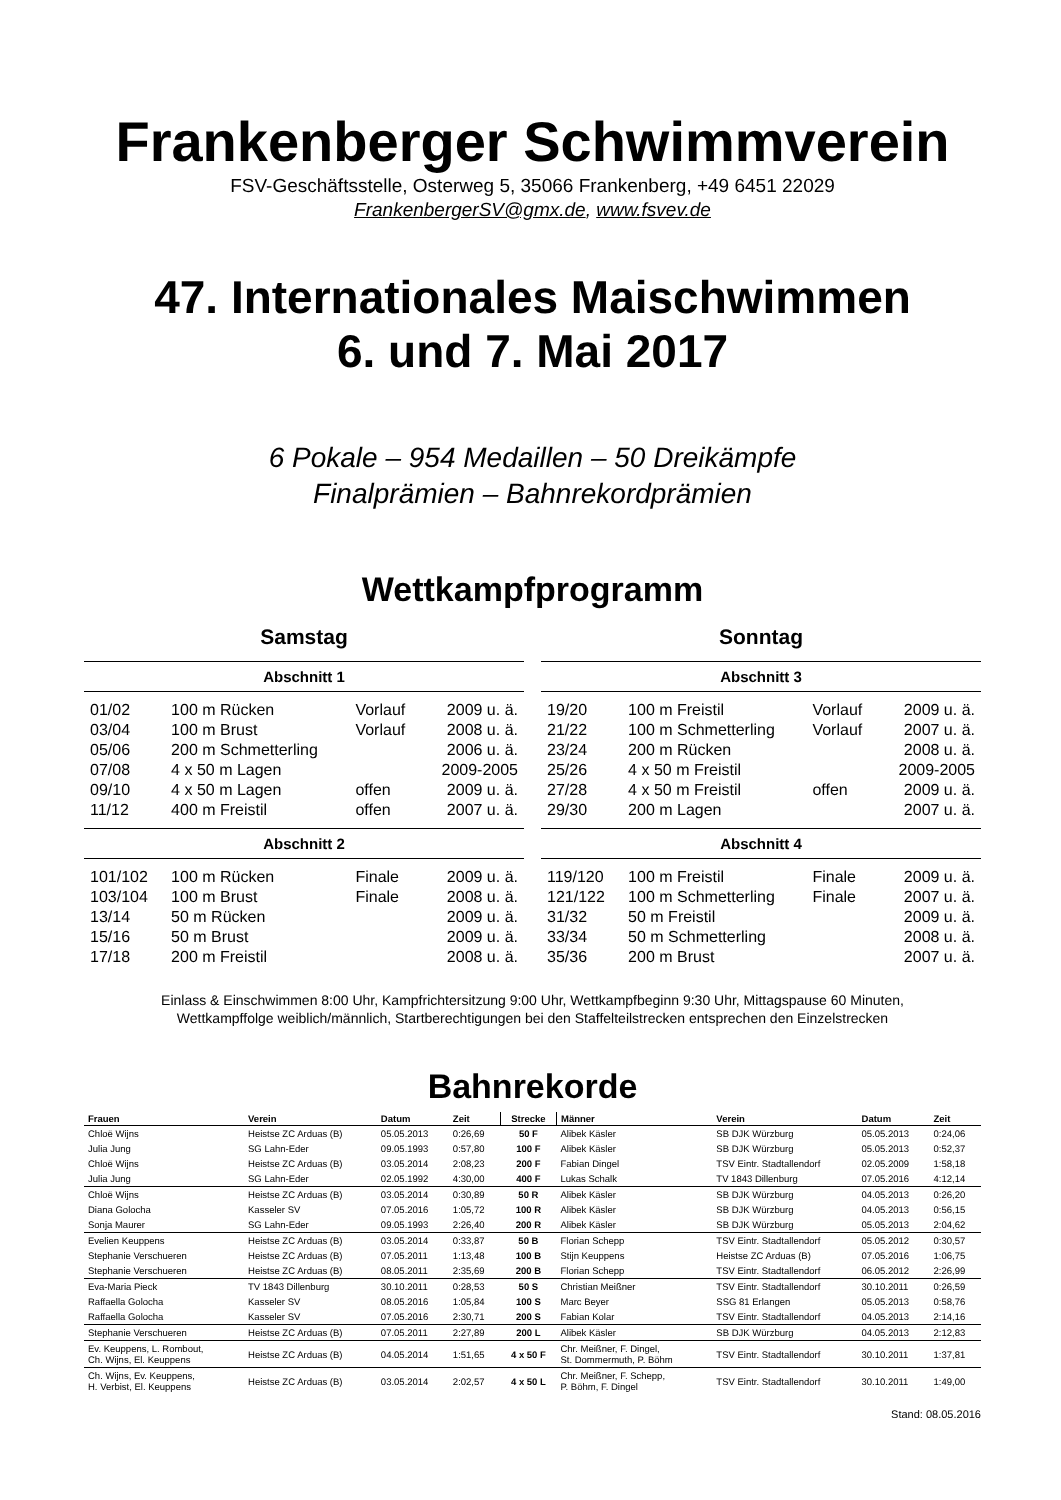Frankenberger Schwimmverein
FSV-Geschäftsstelle, Osterweg 5, 35066 Frankenberg, +49 6451 22029
FrankenbergerSV@gmx.de, www.fsvev.de
47. Internationales Maischwimmen
6. und 7. Mai 2017
6 Pokale – 954 Medaillen – 50 Dreikämpfe
Finalprämien – Bahnrekordprämien
Wettkampfprogramm
Samstag
| Abschnitt 1 | | | |
| --- | --- | --- | --- |
| 01/02 | 100 m Rücken | Vorlauf | 2009 u. ä. |
| 03/04 | 100 m Brust | Vorlauf | 2008 u. ä. |
| 05/06 | 200 m Schmetterling | | 2006 u. ä. |
| 07/08 | 4 x 50 m Lagen | | 2009-2005 |
| 09/10 | 4 x 50 m Lagen | offen | 2009 u. ä. |
| 11/12 | 400 m Freistil | offen | 2007 u. ä. |
| Abschnitt 2 | | | |
| 101/102 | 100 m Rücken | Finale | 2009 u. ä. |
| 103/104 | 100 m Brust | Finale | 2008 u. ä. |
| 13/14 | 50 m Rücken | | 2009 u. ä. |
| 15/16 | 50 m Brust | | 2009 u. ä. |
| 17/18 | 200 m Freistil | | 2008 u. ä. |
Sonntag
| Abschnitt 3 | | | |
| --- | --- | --- | --- |
| 19/20 | 100 m Freistil | Vorlauf | 2009 u. ä. |
| 21/22 | 100 m Schmetterling | Vorlauf | 2007 u. ä. |
| 23/24 | 200 m Rücken | | 2008 u. ä. |
| 25/26 | 4 x 50 m Freistil | | 2009-2005 |
| 27/28 | 4 x 50 m Freistil | offen | 2009 u. ä. |
| 29/30 | 200 m Lagen | | 2007 u. ä. |
| Abschnitt 4 | | | |
| 119/120 | 100 m Freistil | Finale | 2009 u. ä. |
| 121/122 | 100 m Schmetterling | Finale | 2007 u. ä. |
| 31/32 | 50 m Freistil | | 2009 u. ä. |
| 33/34 | 50 m Schmetterling | | 2008 u. ä. |
| 35/36 | 200 m Brust | | 2007 u. ä. |
Einlass & Einschwimmen 8:00 Uhr, Kampfrichtersitzung 9:00 Uhr, Wettkampfbeginn 9:30 Uhr, Mittagspause 60 Minuten,
Wettkampffolge weiblich/männlich, Startberechtigungen bei den Staffelteilstrecken entsprechen den Einzelstrecken
Bahnrekorde
| Frauen | Verein | Datum | Zeit | Strecke | Männer | Verein | Datum | Zeit |
| --- | --- | --- | --- | --- | --- | --- | --- | --- |
| Chloë Wijns | Heistse ZC Arduas (B) | 05.05.2013 | 0:26,69 | 50 F | Alibek Käsler | SB DJK Würzburg | 05.05.2013 | 0:24,06 |
| Julia Jung | SG Lahn-Eder | 09.05.1993 | 0:57,80 | 100 F | Alibek Käsler | SB DJK Würzburg | 05.05.2013 | 0:52,37 |
| Chloë Wijns | Heistse ZC Arduas (B) | 03.05.2014 | 2:08,23 | 200 F | Fabian Dingel | TSV Eintr. Stadtallendorf | 02.05.2009 | 1:58,18 |
| Julia Jung | SG Lahn-Eder | 02.05.1992 | 4:30,00 | 400 F | Lukas Schalk | TV 1843 Dillenburg | 07.05.2016 | 4:12,14 |
| Chloë Wijns | Heistse ZC Arduas (B) | 03.05.2014 | 0:30,89 | 50 R | Alibek Käsler | SB DJK Würzburg | 04.05.2013 | 0:26,20 |
| Diana Golocha | Kasseler SV | 07.05.2016 | 1:05,72 | 100 R | Alibek Käsler | SB DJK Würzburg | 04.05.2013 | 0:56,15 |
| Sonja Maurer | SG Lahn-Eder | 09.05.1993 | 2:26,40 | 200 R | Alibek Käsler | SB DJK Würzburg | 05.05.2013 | 2:04,62 |
| Evelien Keuppens | Heistse ZC Arduas (B) | 03.05.2014 | 0:33,87 | 50 B | Florian Schepp | TSV Eintr. Stadtallendorf | 05.05.2012 | 0:30,57 |
| Stephanie Verschueren | Heistse ZC Arduas (B) | 07.05.2011 | 1:13,48 | 100 B | Stijn Keuppens | Heistse ZC Arduas (B) | 07.05.2016 | 1:06,75 |
| Stephanie Verschueren | Heistse ZC Arduas (B) | 08.05.2011 | 2:35,69 | 200 B | Florian Schepp | TSV Eintr. Stadtallendorf | 06.05.2012 | 2:26,99 |
| Eva-Maria Pieck | TV 1843 Dillenburg | 30.10.2011 | 0:28,53 | 50 S | Christian Meißner | TSV Eintr. Stadtallendorf | 30.10.2011 | 0:26,59 |
| Raffaella Golocha | Kasseler SV | 08.05.2016 | 1:05,84 | 100 S | Marc Beyer | SSG 81 Erlangen | 05.05.2013 | 0:58,76 |
| Raffaella Golocha | Kasseler SV | 07.05.2016 | 2:30,71 | 200 S | Fabian Kolar | TSV Eintr. Stadtallendorf | 04.05.2013 | 2:14,16 |
| Stephanie Verschueren | Heistse ZC Arduas (B) | 07.05.2011 | 2:27,89 | 200 L | Alibek Käsler | SB DJK Würzburg | 04.05.2013 | 2:12,83 |
| Ev. Keuppens, L. Rombout, Ch. Wijns, El. Keuppens | Heistse ZC Arduas (B) | 04.05.2014 | 1:51,65 | 4 x 50 F | Chr. Meißner, F. Dingel, St. Dommermuth, P. Böhm | TSV Eintr. Stadtallendorf | 30.10.2011 | 1:37,81 |
| Ch. Wijns, Ev. Keuppens, H. Verbist, El. Keuppens | Heistse ZC Arduas (B) | 03.05.2014 | 2:02,57 | 4 x 50 L | Chr. Meißner, F. Schepp, P. Böhm, F. Dingel | TSV Eintr. Stadtallendorf | 30.10.2011 | 1:49,00 |
Stand: 08.05.2016